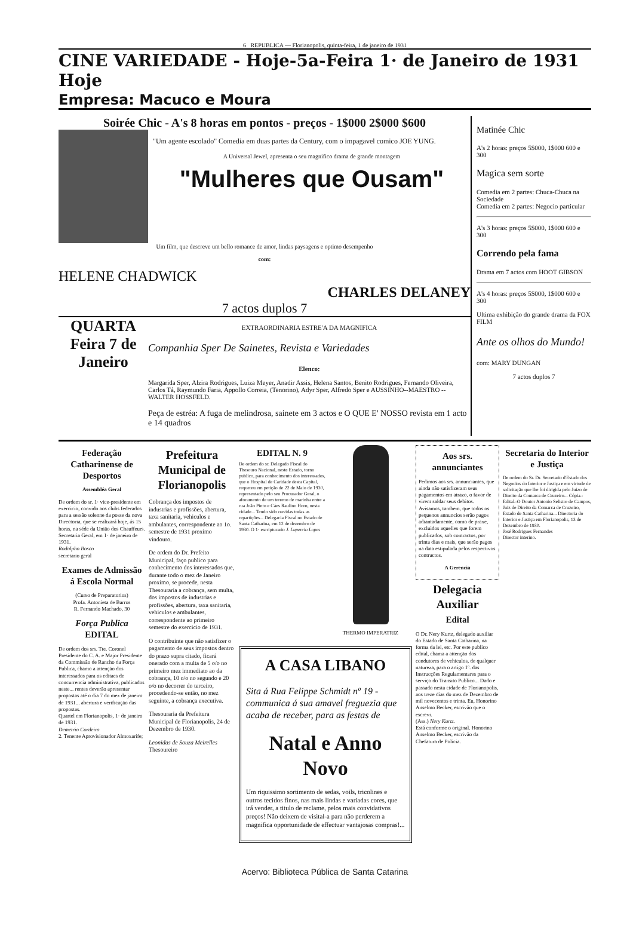6 REPUBLICA — Florianopolis, quinta-feira, 1 de janeiro de 1931
CINE VARIEDADE - Hoje-5a-Feira 1· de Janeiro de 1931 Hoje
Empresa: Macuco e Moura
Soirée Chic - A's 8 horas em pontos - preços - 1$000 2$000 $600
"Um agente escolado" Comedia em duas partes da Century, com o impagavel comico JOE YUNG.
A Universal Jewel, apresenta o seu magnifico drama de grande montagem
"Mulheres que Ousam"
Um film, que descreve um bello romance de amor, lindas paysagens e optimo desempenho
com:
HELENE CHADWICK
CHARLES DELANEY
7 actos duplos 7
QUARTA Feira 7 de Janeiro
EXTRAORDINARIA ESTRE'A DA MAGNIFICA
Companhia Sper De Sainetes, Revista e Variedades
Elenco:
Margarida Sper, Alzira Rodrigues, Luiza Meyer, Anadir Assis, Helena Santos, Benito Rodrigues, Fernando Oliveira, Carlos Tá, Raymundo Faria, Appollo Correia, (Tenorino), Adyr Sper, Alfredo Sper e AUSSINHO--MAESTRO -- WALTER HOSSFELD.
Peça de estréa: A fuga de melindrosa, sainete em 3 actos e O QUE E' NOSSO revista em 1 acto e 14 quadros
Matinée Chic
A's 2 horas: preços 5$000, 1$000 600 e 300
Magica sem sorte
Comedia em 2 partes: Chuca-Chuca na Sociedade
Comedia em 2 partes: Negocio particular
A's 3 horas: preços 5$000, 1$000 600 e 300
Correndo pela fama
Drama em 7 actos com HOOT GIBSON
A's 4 horas: preços 5$000, 1$000 600 e 300
Ultima exhibição do grande drama da FOX FILM
Ante os olhos do Mundo!
com: MARY DUNGAN
7 actos duplos 7
Federação Catharinense de Desportos
Assembléa Geral
De ordem do sr. 1· vice-presidente em exercicio, convido aos clubs federados para a sessão solenne da posse da nova Directoria, que se realizará hoje, ás 15 horas, na séde da União dos Chauffeurs.
Secretaria Geral, em 1· de janeiro de 1931.
Rodolpho Bosco
secretario geral
Exames de Admissão á Escola Normal
(Curso de Preparatorios)
Profa. Antonieta de Barros
R. Fernando Machado, 30
Força Publica
EDITAL
De ordem dos srs. Tte. Coronel Presidente do C. A. e Major Presidente da Commissão de Rancho da Força Publica, chamo a attenção dos interessados para os editaes de concurrencia administrativa, publicados neste... rentes deverão apresentar propostas até o dia 7 do mez de janeiro de 1931... abertura e verificação das propostas.
Quartel em Florianopolis, 1· de janeiro de 1931.
Demetrio Cordeiro
2. Tenente Aprovisionador Almoxarife;
Prefeitura Municipal de Florianopolis
Cobrança dos impostos de industrias e profissões, abertura, taxa sanitaria, vehiculos e ambulantes, correspondente ao 1o. semestre de 1931 proximo vindouro.
De ordem do Dr. Prefeito Municipal, faço publico para conhecimento dos interessados que, durante todo o mez de Janeiro proximo, se procede, nesta Thesouraria a cobrança, sem multa, dos impostos de industrias e profissões, abertura, taxa sanitaria, vehiculos e ambulantes, correspondente ao primeiro semestre do exercicio de 1931.
O contribuinte que não satisfizer o pagamento de seus impostos dentro do prazo supra citado, ficará onerado com a multa de 5 o/o no primeiro mez immediato ao da cobrança, 10 o/o no segundo e 20 o/o no decorrer do terceiro, procedendo-se então, no mez seguinte, a cobrança executiva.
Thesouraria da Prefeitura Municipal de Florianopolis, 24 de Dezembro de 1930.
Leonidas de Souza Meirelles
Thesoureiro
EDITAL N. 9
De ordem do sr. Delegado Fiscal do Thesouro Nacional, neste Estado, torno publico, para conhecimento dos interessados, que o Hospital de Caridade desta Capital, requereu em petição de 22 de Maio de 1930, representado pelo seu Procurador Geral, o aforamento de um terreno de marinha entre a rua João Pinto e Cáes Raulino Horn, nesta cidade... Tendo sido ouvidas todas as repartições... Delegacia Fiscal no Estado de Santa Catharina, em 12 de dezembro de 1930. O 1· escripturario J. Lupercio Lopes
THERMO IMPERATRIZ
A CASA LIBANO
Sita á Rua Felippe Schmidt nº 19 - communica á sua amavel freguezia que acaba de receber, para as festas de
Natal e Anno Novo
Um riquissimo sortimento de sedas, voils, tricolines e outros tecidos finos, nas mais lindas e variadas cores, que irá vender, a titulo de reclame, pelos mais convidativos preços! Não deixem de visital-a para não perderem a magnifica opportunidade de effectuar vantajosas compras!...
Aos srs. annunciantes
Pedimos aos srs. annunciantes, que ainda não satisfizeram seus pagamentos em atrazo, o favor de virem saldar seus debitos. Avisamos, tambem, que todos os pequenos annuncios serão pagos adiantadamente, como de praxe, excluidos aquelles que forem publicados, sob contractos, por trinta dias e mais, que serão pagos na data estipulada pelos respectivos contractos.
A Gerencia
Delegacia Auxiliar
Edital
O Dr. Nery Kurtz, delegado auxiliar do Estado de Santa Catharina, na forma da lei, etc. Por este publico edital, chama a attenção dos condutores de vehiculos, de qualquer natureza, para o artigo 1º. das Instrucções Regulamentares para o serviço do Transito Publico... Dado e passado nesta cidade de Florianopolis, aos treze dias do mez de Dezembro de mil novecentos e trinta. Eu, Honorino Anselmo Becker, escrivão que o escrevi.
(Ass.) Nery Kurtz.
Está conforme o original. Honorino Anselmo Becker, escrivão da Chefatura de Policia.
Secretaria do Interior e Justiça
De ordem do Sr. Dr. Secretario d'Estado dos Negocios do Interior e Justiça e em virtude de solicitação que lhe foi dirigida pelo Juizo de Direito da Comarca de Cruzeiro... Cópia.-Edital.-O Doutor Antonio Selistre de Campos, Juiz de Direito da Comarca de Cruzeiro, Estado de Santa Catharina... Directoria do Interior e Justiça em Florianopolis, 13 de Dezembro de 1930.
José Rodrigues Fernandes
Director interino.
Acervo: Biblioteca Pública de Santa Catarina